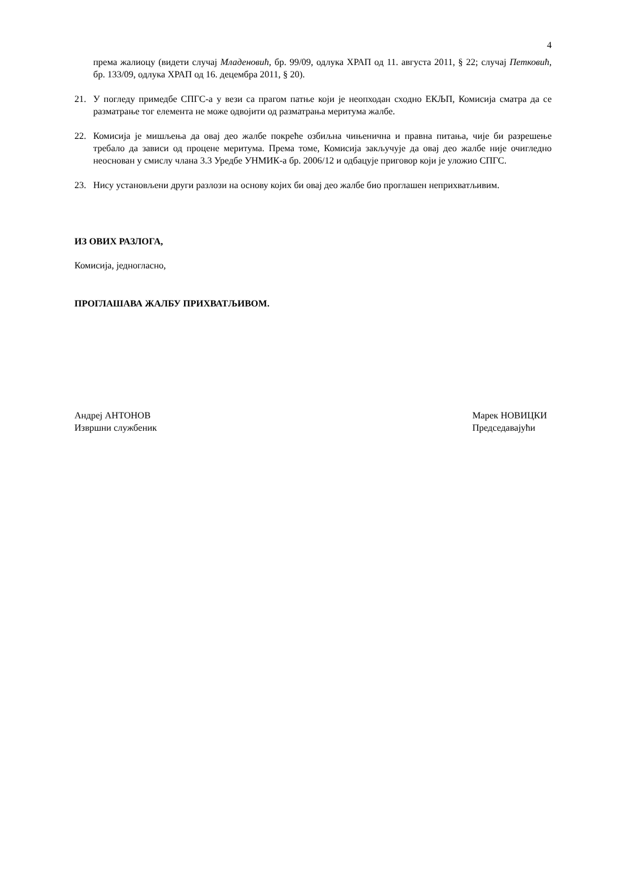4
према жалиоцу (видети случај Младеновић, бр. 99/09, одлука ХРАП од 11. августа 2011, § 22; случај Петковић, бр. 133/09, одлука ХРАП од 16. децембра 2011, § 20).
21. У погледу примедбе СПГС-а у вези са прагом патње који је неопходан сходно ЕКЉП, Комисија сматра да се разматрање тог елемента не може одвојити од разматрања меритума жалбе.
22. Комисија је мишљења да овај део жалбе покреће озбиљна чињенична и правна питања, чије би разрешење требало да зависи од процене меритума. Према томе, Комисија закључује да овај део жалбе није очигледно неоснован у смислу члана 3.3 Уредбе УНМИК-а бр. 2006/12 и одбацује приговор који је уложио СПГС.
23. Нису установљени други разлози на основу којих би овај део жалбе био проглашен неприхватљивим.
ИЗ ОВИХ РАЗЛОГА,
Комисија, једногласно,
ПРОГЛАШАВА ЖАЛБУ ПРИХВАТЉИВОМ.
Андреј АНТОНОВ
Извршни службеник
Марек НОВИЦКИ
Председавајући